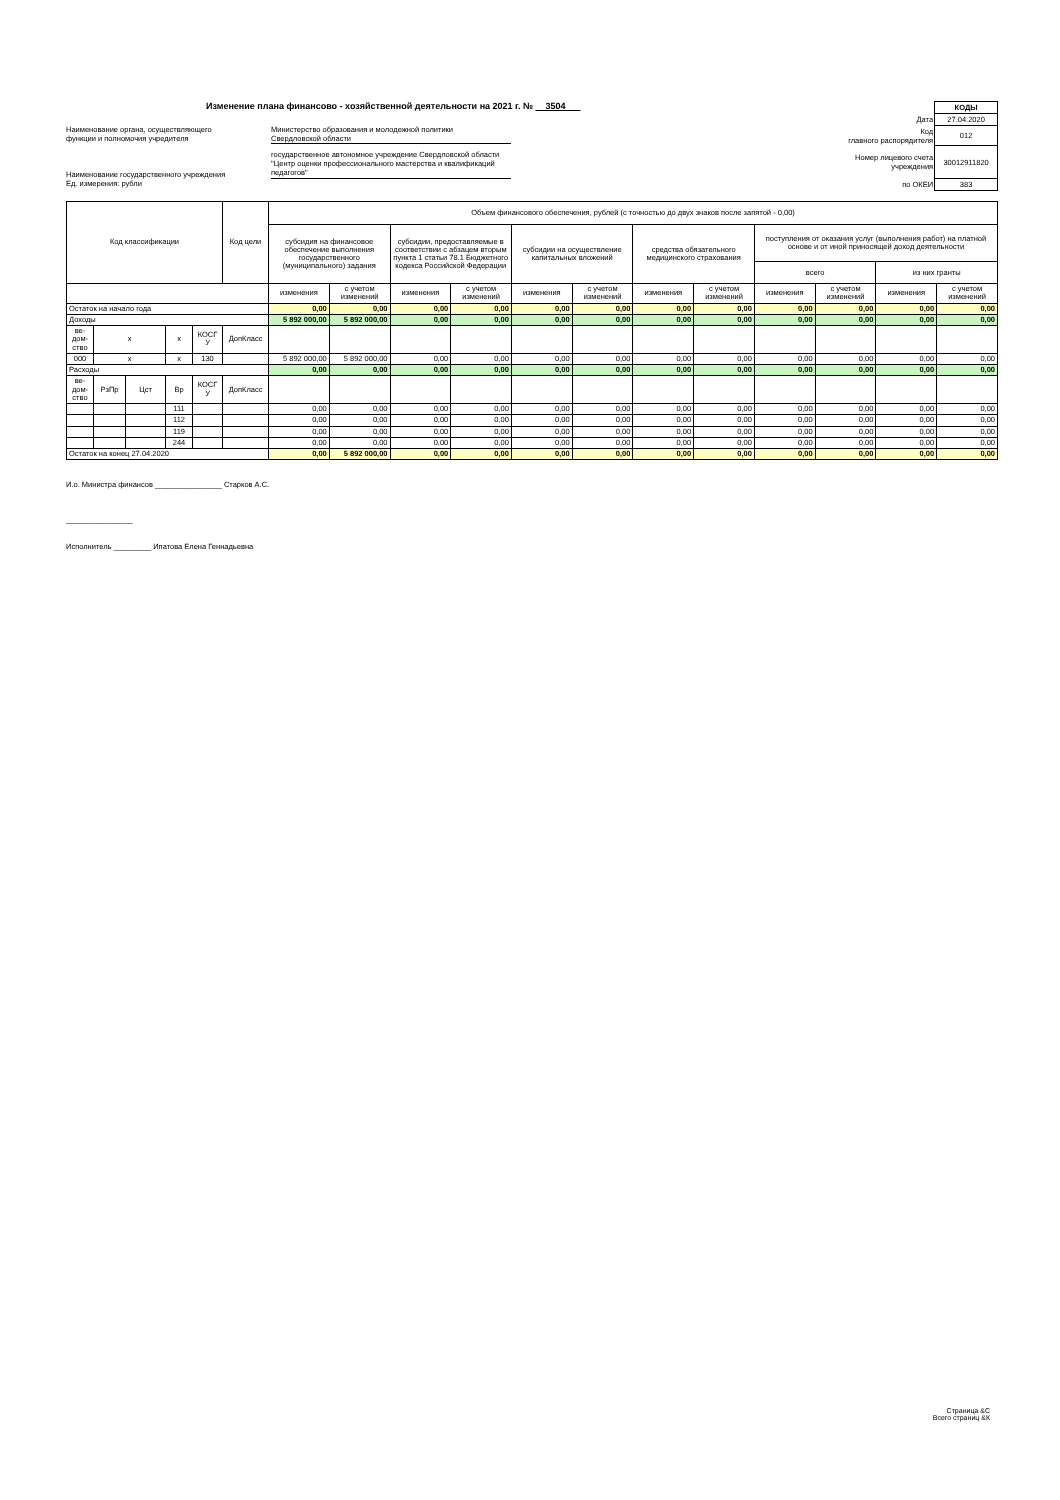Изменение плана финансово - хозяйственной деятельности на 2021 г. № 3504
Наименование органа, осуществляющего
функции и полномочия учредителя
Министерство образования и молодежной политики
Свердловской области
Наименование государственного учреждения
Ед. измерения: рубли
государственное автономное учреждение Свердловской области "Центр оценки профессионального мастерства и квалификаций педагогов"
| | КОДЫ |
| Дата | 27.04.2020 |
| Код главного распорядителя | 012 |
| Номер лицевого счета учреждения | 30012911820 |
| по ОКЕИ | 383 |
| Код классификации | | | | | Код цели | Объем финансового обеспечения, рублей (с точностью до двух знаков после запятой - 0,00) | | | | | | | | | | | |
| --- | --- | --- | --- | --- | --- | --- | --- | --- | --- | --- | --- | --- | --- | --- | --- | --- | --- |
| | | | | | | субсидия на финансовое обеспечение выполнения государственного (муниципального) задания | | субсидии, предоставляемые в соответствии с абзацем вторым пункта 1 статьи 78.1 Бюджетного кодекса Российской Федерации | | субсидии на осуществление капитальных вложений | | средства обязательного медицинского страхования | | поступления от оказания услуг (выполнения работ) на платной основе и от иной приносящей доход деятельности | | | |
| | | | | | | | | | | | | | | всего | | из них гранты | |
| | | | | | | изменения | с учетом изменений | изменения | с учетом изменений | изменения | с учетом изменений | изменения | с учетом изменений | изменения | с учетом изменений | изменения | с учетом изменений |
| Остаток на начало года | | | | | | 0,00 | 0,00 | 0,00 | 0,00 | 0,00 | 0,00 | 0,00 | 0,00 | 0,00 | 0,00 | 0,00 | 0,00 |
| Доходы | | | | | | 5 892 000,00 | 5 892 000,00 | 0,00 | 0,00 | 0,00 | 0,00 | 0,00 | 0,00 | 0,00 | 0,00 | 0,00 | 0,00 |
| ве- дом- ство | х | | х | КОСГ У | ДопКласс | | | | | | | | | | | | |
| 000 | х | | х | 130 | | 5 892 000,00 | 5 892 000,00 | 0,00 | 0,00 | 0,00 | 0,00 | 0,00 | 0,00 | 0,00 | 0,00 | 0,00 | 0,00 |
| Расходы | | | | | | 0,00 | 0,00 | 0,00 | 0,00 | 0,00 | 0,00 | 0,00 | 0,00 | 0,00 | 0,00 | 0,00 | 0,00 |
| ве- дом- ство | РзПр | Цст | Вр | КОСГ У | ДопКласс | | | | | | | | | | | | |
| | | | 111 | | | 0,00 | 0,00 | 0,00 | 0,00 | 0,00 | 0,00 | 0,00 | 0,00 | 0,00 | 0,00 | 0,00 | 0,00 |
| | | | 112 | | | 0,00 | 0,00 | 0,00 | 0,00 | 0,00 | 0,00 | 0,00 | 0,00 | 0,00 | 0,00 | 0,00 | 0,00 |
| | | | 119 | | | 0,00 | 0,00 | 0,00 | 0,00 | 0,00 | 0,00 | 0,00 | 0,00 | 0,00 | 0,00 | 0,00 | 0,00 |
| | | | 244 | | | 0,00 | 0,00 | 0,00 | 0,00 | 0,00 | 0,00 | 0,00 | 0,00 | 0,00 | 0,00 | 0,00 | 0,00 |
| Остаток на конец 27.04.2020 | | | | | | 0,00 | 5 892 000,00 | 0,00 | 0,00 | 0,00 | 0,00 | 0,00 | 0,00 | 0,00 | 0,00 | 0,00 | 0,00 |
И.о. Министра финансов ________________ Старков А.С.
________________
Исполнитель _________ Ипатова Елена Геннадьевна
Страница &С
Всего страниц &К